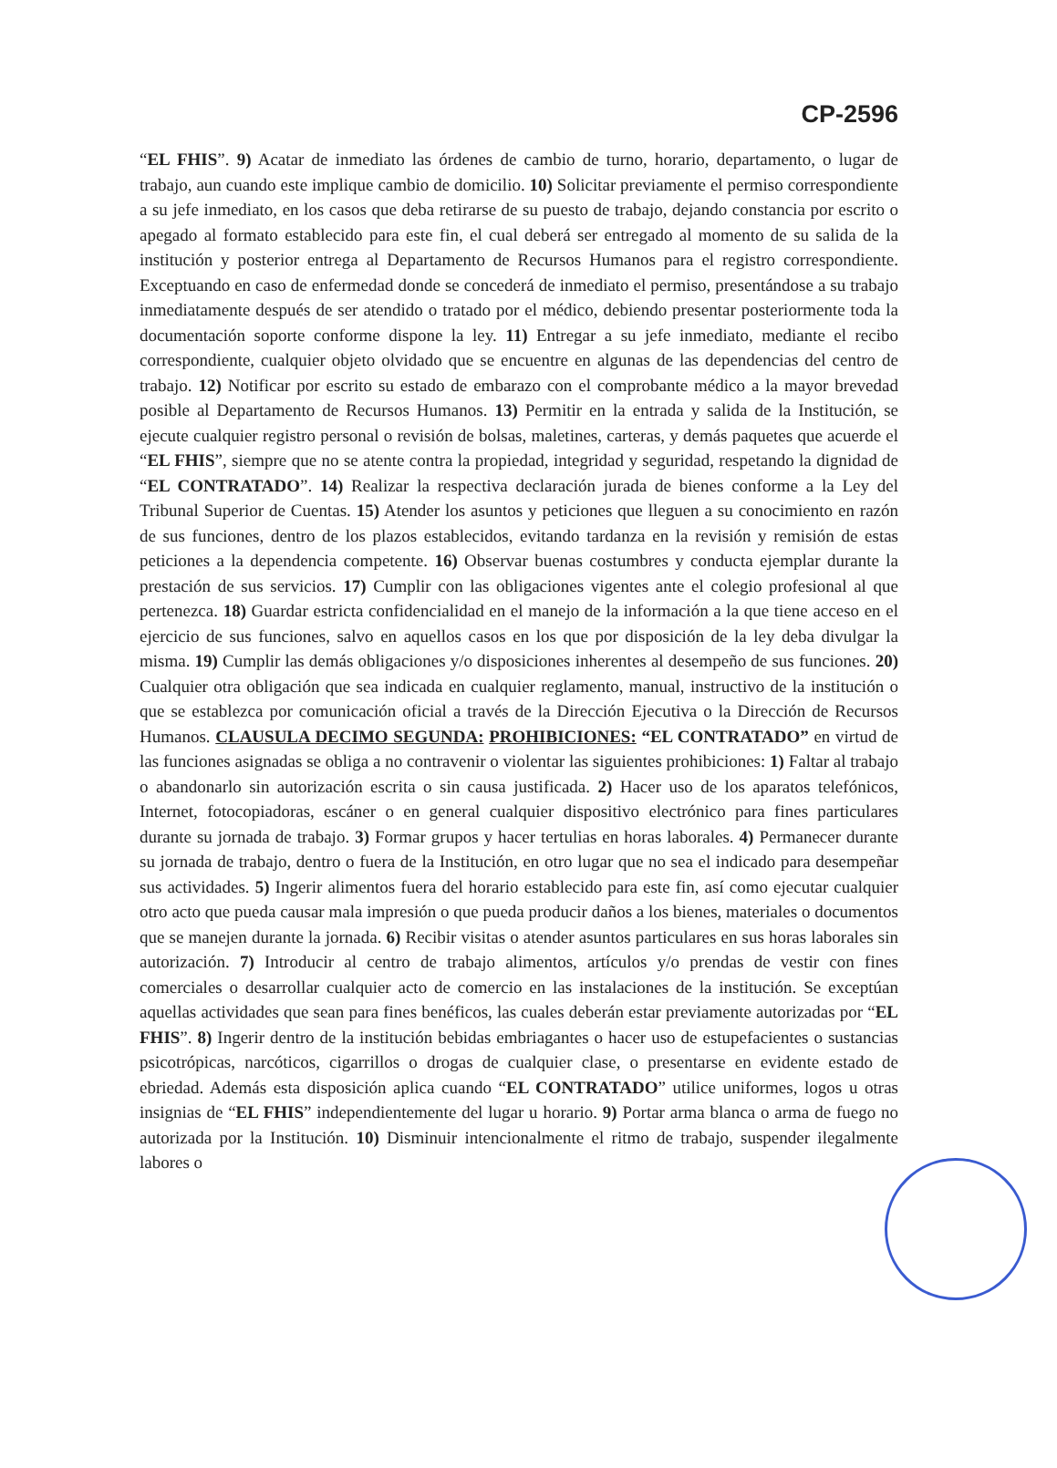CP-2596
“EL FHIS”. 9) Acatar de inmediato las órdenes de cambio de turno, horario, departamento, o lugar de trabajo, aun cuando este implique cambio de domicilio. 10) Solicitar previamente el permiso correspondiente a su jefe inmediato, en los casos que deba retirarse de su puesto de trabajo, dejando constancia por escrito o apegado al formato establecido para este fin, el cual deberá ser entregado al momento de su salida de la institución y posterior entrega al Departamento de Recursos Humanos para el registro correspondiente. Exceptuando en caso de enfermedad donde se concederá de inmediato el permiso, presentándose a su trabajo inmediatamente después de ser atendido o tratado por el médico, debiendo presentar posteriormente toda la documentación soporte conforme dispone la ley. 11) Entregar a su jefe inmediato, mediante el recibo correspondiente, cualquier objeto olvidado que se encuentre en algunas de las dependencias del centro de trabajo. 12) Notificar por escrito su estado de embarazo con el comprobante médico a la mayor brevedad posible al Departamento de Recursos Humanos. 13) Permitir en la entrada y salida de la Institución, se ejecute cualquier registro personal o revisión de bolsas, maletines, carteras, y demás paquetes que acuerde el “EL FHIS”, siempre que no se atente contra la propiedad, integridad y seguridad, respetando la dignidad de “EL CONTRATADO”. 14) Realizar la respectiva declaración jurada de bienes conforme a la Ley del Tribunal Superior de Cuentas. 15) Atender los asuntos y peticiones que lleguen a su conocimiento en razón de sus funciones, dentro de los plazos establecidos, evitando tardanza en la revisión y remisión de estas peticiones a la dependencia competente. 16) Observar buenas costumbres y conducta ejemplar durante la prestación de sus servicios. 17) Cumplir con las obligaciones vigentes ante el colegio profesional al que pertenezca. 18) Guardar estricta confidencialidad en el manejo de la información a la que tiene acceso en el ejercicio de sus funciones, salvo en aquellos casos en los que por disposición de la ley deba divulgar la misma. 19) Cumplir las demás obligaciones y/o disposiciones inherentes al desempeño de sus funciones. 20) Cualquier otra obligación que sea indicada en cualquier reglamento, manual, instructivo de la institución o que se establezca por comunicación oficial a través de la Dirección Ejecutiva o la Dirección de Recursos Humanos. CLAUSULA DECIMO SEGUNDA: PROHIBICIONES: “EL CONTRATADO” en virtud de las funciones asignadas se obliga a no contravenir o violentar las siguientes prohibiciones: 1) Faltar al trabajo o abandonarlo sin autorización escrita o sin causa justificada. 2) Hacer uso de los aparatos telefónicos, Internet, fotocopiadoras, escáner o en general cualquier dispositivo electrónico para fines particulares durante su jornada de trabajo. 3) Formar grupos y hacer tertulias en horas laborales. 4) Permanecer durante su jornada de trabajo, dentro o fuera de la Institución, en otro lugar que no sea el indicado para desempeñar sus actividades. 5) Ingerir alimentos fuera del horario establecido para este fin, así como ejecutar cualquier otro acto que pueda causar mala impresión o que pueda producir daños a los bienes, materiales o documentos que se manejen durante la jornada. 6) Recibir visitas o atender asuntos particulares en sus horas laborales sin autorización. 7) Introducir al centro de trabajo alimentos, artículos y/o prendas de vestir con fines comerciales o desarrollar cualquier acto de comercio en las instalaciones de la institución. Se exceptúan aquellas actividades que sean para fines benéficos, las cuales deberán estar previamente autorizadas por “EL FHIS”. 8) Ingerir dentro de la institución bebidas embriagantes o hacer uso de estupefacientes o sustancias psicotrópicas, narcóticos, cigarrillos o drogas de cualquier clase, o presentarse en evidente estado de ebriedad. Además esta disposición aplica cuando “EL CONTRATADO” utilice uniformes, logos u otras insignias de “EL FHIS” independientemente del lugar u horario. 9) Portar arma blanca o arma de fuego no autorizada por la Institución. 10) Disminuir intencionalmente el ritmo de trabajo, suspender ilegalmente labores o